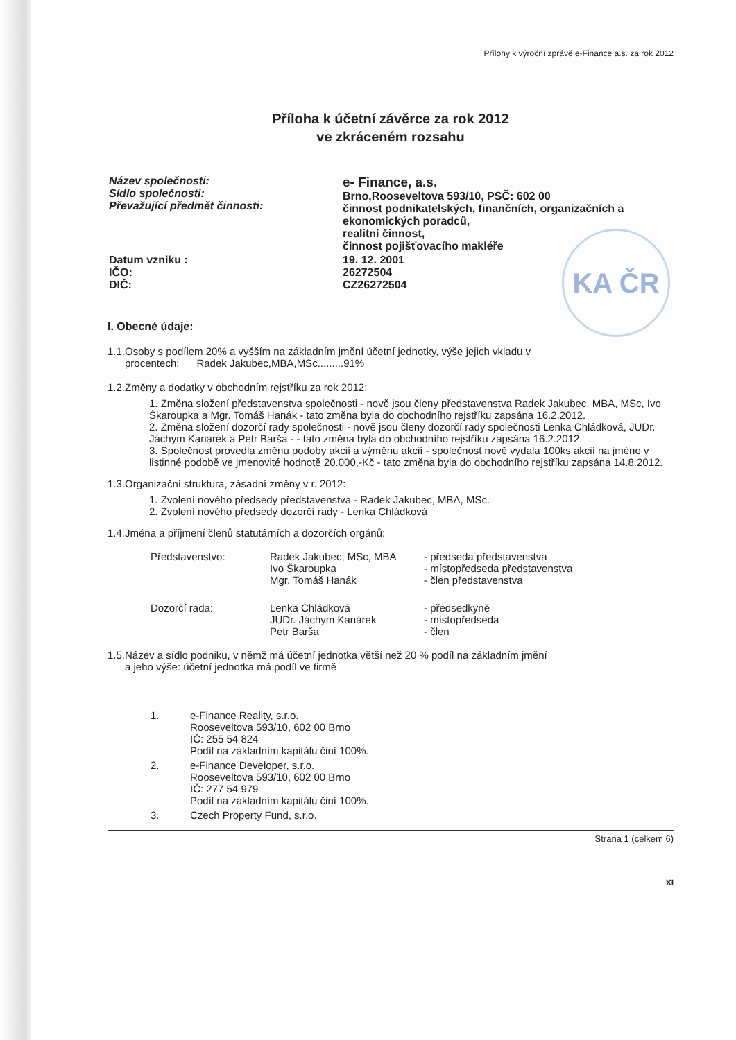KA ČR
Přílohy k výroční zprávě e-Finance a.s. za rok 2012
Příloha k účetní závěrce za rok 2012
ve zkráceném rozsahu
| Název společnosti: Sídlo společnosti: Převažující předmět činnosti: | e- Finance, a.s. Brno,Rooseveltova 593/10, PSČ: 602 00 činnost podnikatelských, finančních, organizačních a ekonomických poradců, realitní činnost, činnost pojišťovacího makléře |
| Datum vzniku : IČO: DIČ: | 19. 12. 2001 26272504 CZ26272504 |
I. Obecné údaje:
1.1.Osoby s podílem 20% a vyšším na základním jmění účetní jednotky, výše jejich vkladu v
procentech: Radek Jakubec,MBA,MSc.........91%
1.2.Změny a dodatky v obchodním rejstříku za rok 2012:
1. Změna složení představenstva společnosti - nově jsou členy představenstva Radek Jakubec, MBA, MSc, Ivo Škaroupka a Mgr. Tomáš Hanák - tato změna byla do obchodního rejstříku zapsána 16.2.2012.
2. Změna složení dozorčí rady společnosti - nově jsou členy dozorčí rady společnosti Lenka Chládková, JUDr. Jáchym Kanarek a Petr Barša - - tato změna byla do obchodního rejstříku zapsána 16.2.2012.
3. Společnost provedla změnu podoby akcií a výměnu akcií - společnost nově vydala 100ks akcií na jméno v listinné podobě ve jmenovité hodnotě 20.000,-Kč - tato změna byla do obchodního rejstříku zapsána 14.8.2012.
1.3.Organizační struktura, zásadní změny v r. 2012:
1. Zvolení nového předsedy představenstva - Radek Jakubec, MBA, MSc.
2. Zvolení nového předsedy dozorčí rady - Lenka Chládková
1.4.Jména a příjmení členů statutárních a dozorčích orgánů:
| Představenstvo: | Radek Jakubec, MSc, MBA Ivo Škaroupka Mgr. Tomáš Hanák | - předseda představenstva - místopředseda představenstva - člen představenstva |
| Dozorčí rada: | Lenka Chládková JUDr. Jáchym Kanárek Petr Barša | - předsedkyně - místopředseda - člen |
1.5.Název a sídlo podniku, v němž má účetní jednotka větší než 20 % podíl na základním jmění
a jeho výše: účetní jednotka má podíl ve firmě
| 1. | e-Finance Reality, s.r.o. Rooseveltova 593/10, 602 00 Brno IČ: 255 54 824 Podíl na základním kapitálu činí 100%. |
| 2. | e-Finance Developer, s.r.o. Rooseveltova 593/10, 602 00 Brno IČ: 277 54 979 Podíl na základním kapitálu činí 100%. |
| 3. | Czech Property Fund, s.r.o. |
Strana 1 (celkem 6)
XI